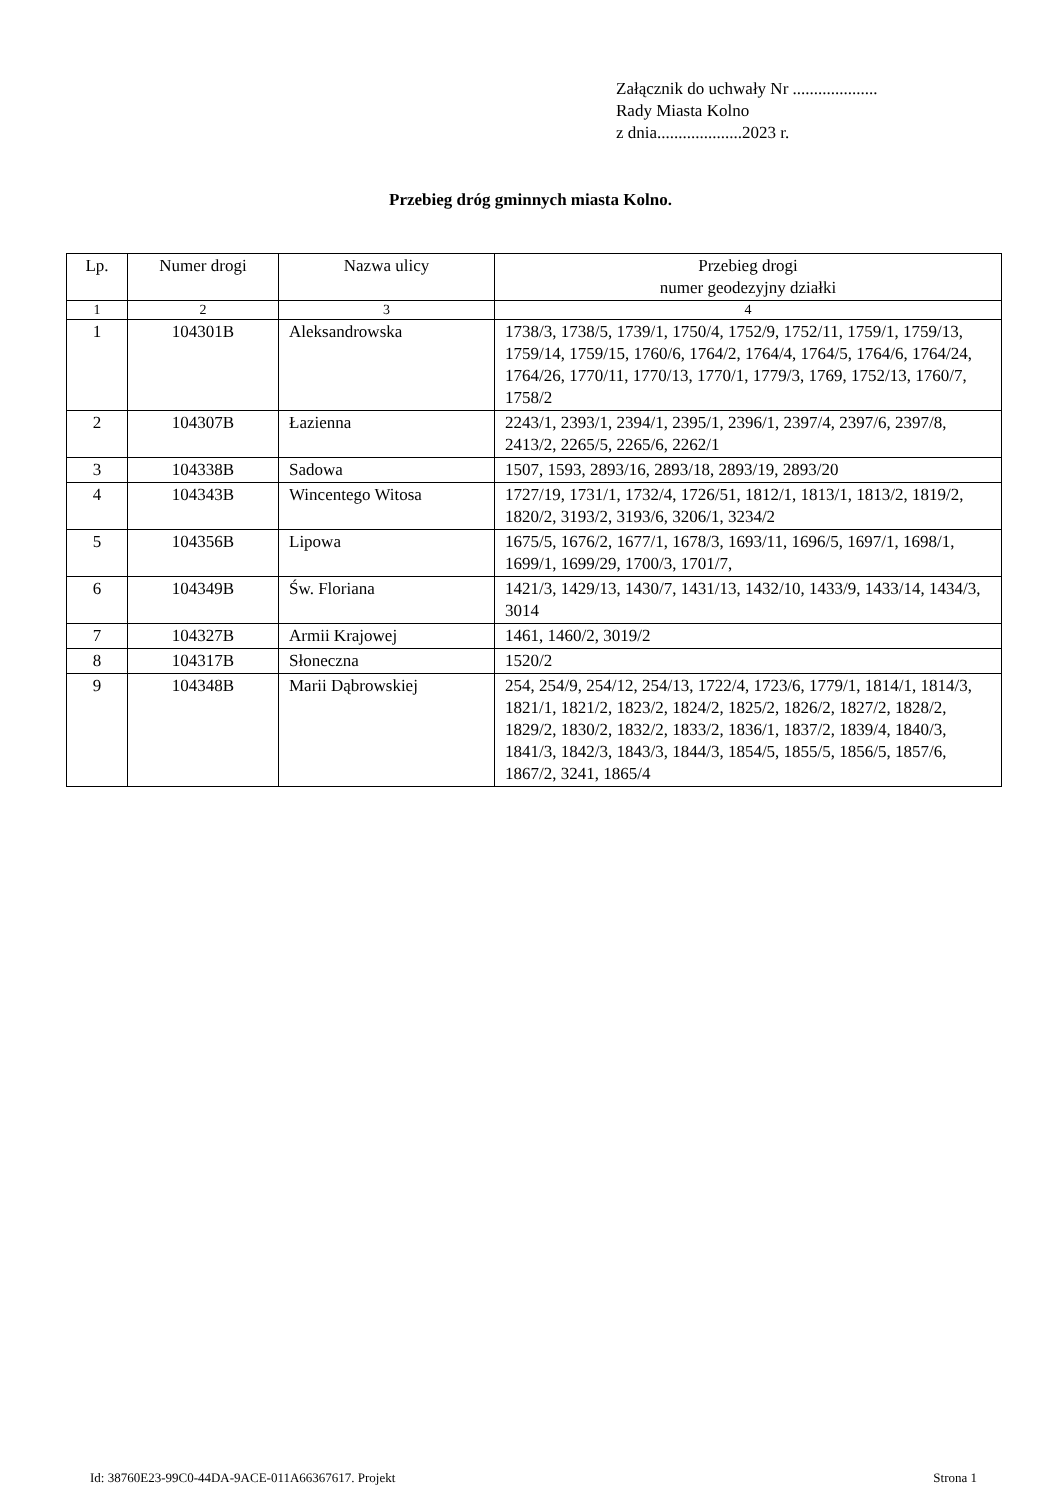Załącznik do uchwały Nr ....................
Rady Miasta Kolno
z dnia....................2023 r.
Przebieg dróg gminnych miasta Kolno.
| Lp. | Numer drogi | Nazwa ulicy | Przebieg drogi numer geodezyjny działki |
| --- | --- | --- | --- |
| 1 | 2 | 3 | 4 |
| 1 | 104301B | Aleksandrowska | 1738/3, 1738/5, 1739/1, 1750/4, 1752/9, 1752/11, 1759/1, 1759/13, 1759/14, 1759/15, 1760/6, 1764/2, 1764/4, 1764/5, 1764/6, 1764/24, 1764/26, 1770/11, 1770/13, 1770/1, 1779/3, 1769, 1752/13, 1760/7, 1758/2 |
| 2 | 104307B | Łazienna | 2243/1, 2393/1, 2394/1, 2395/1, 2396/1, 2397/4, 2397/6, 2397/8, 2413/2, 2265/5, 2265/6, 2262/1 |
| 3 | 104338B | Sadowa | 1507, 1593, 2893/16, 2893/18, 2893/19, 2893/20 |
| 4 | 104343B | Wincentego Witosa | 1727/19, 1731/1, 1732/4, 1726/51, 1812/1, 1813/1, 1813/2, 1819/2, 1820/2, 3193/2, 3193/6, 3206/1, 3234/2 |
| 5 | 104356B | Lipowa | 1675/5, 1676/2, 1677/1, 1678/3, 1693/11, 1696/5, 1697/1, 1698/1, 1699/1, 1699/29, 1700/3, 1701/7, |
| 6 | 104349B | Św. Floriana | 1421/3, 1429/13, 1430/7, 1431/13, 1432/10, 1433/9, 1433/14, 1434/3, 3014 |
| 7 | 104327B | Armii Krajowej | 1461, 1460/2, 3019/2 |
| 8 | 104317B | Słoneczna | 1520/2 |
| 9 | 104348B | Marii Dąbrowskiej | 254, 254/9, 254/12, 254/13, 1722/4, 1723/6, 1779/1, 1814/1, 1814/3, 1821/1, 1821/2, 1823/2, 1824/2, 1825/2, 1826/2, 1827/2, 1828/2, 1829/2, 1830/2, 1832/2, 1833/2, 1836/1, 1837/2, 1839/4, 1840/3, 1841/3, 1842/3, 1843/3, 1844/3, 1854/5, 1855/5, 1856/5, 1857/6, 1867/2, 3241, 1865/4 |
Id: 38760E23-99C0-44DA-9ACE-011A66367617. Projekt Strona 1